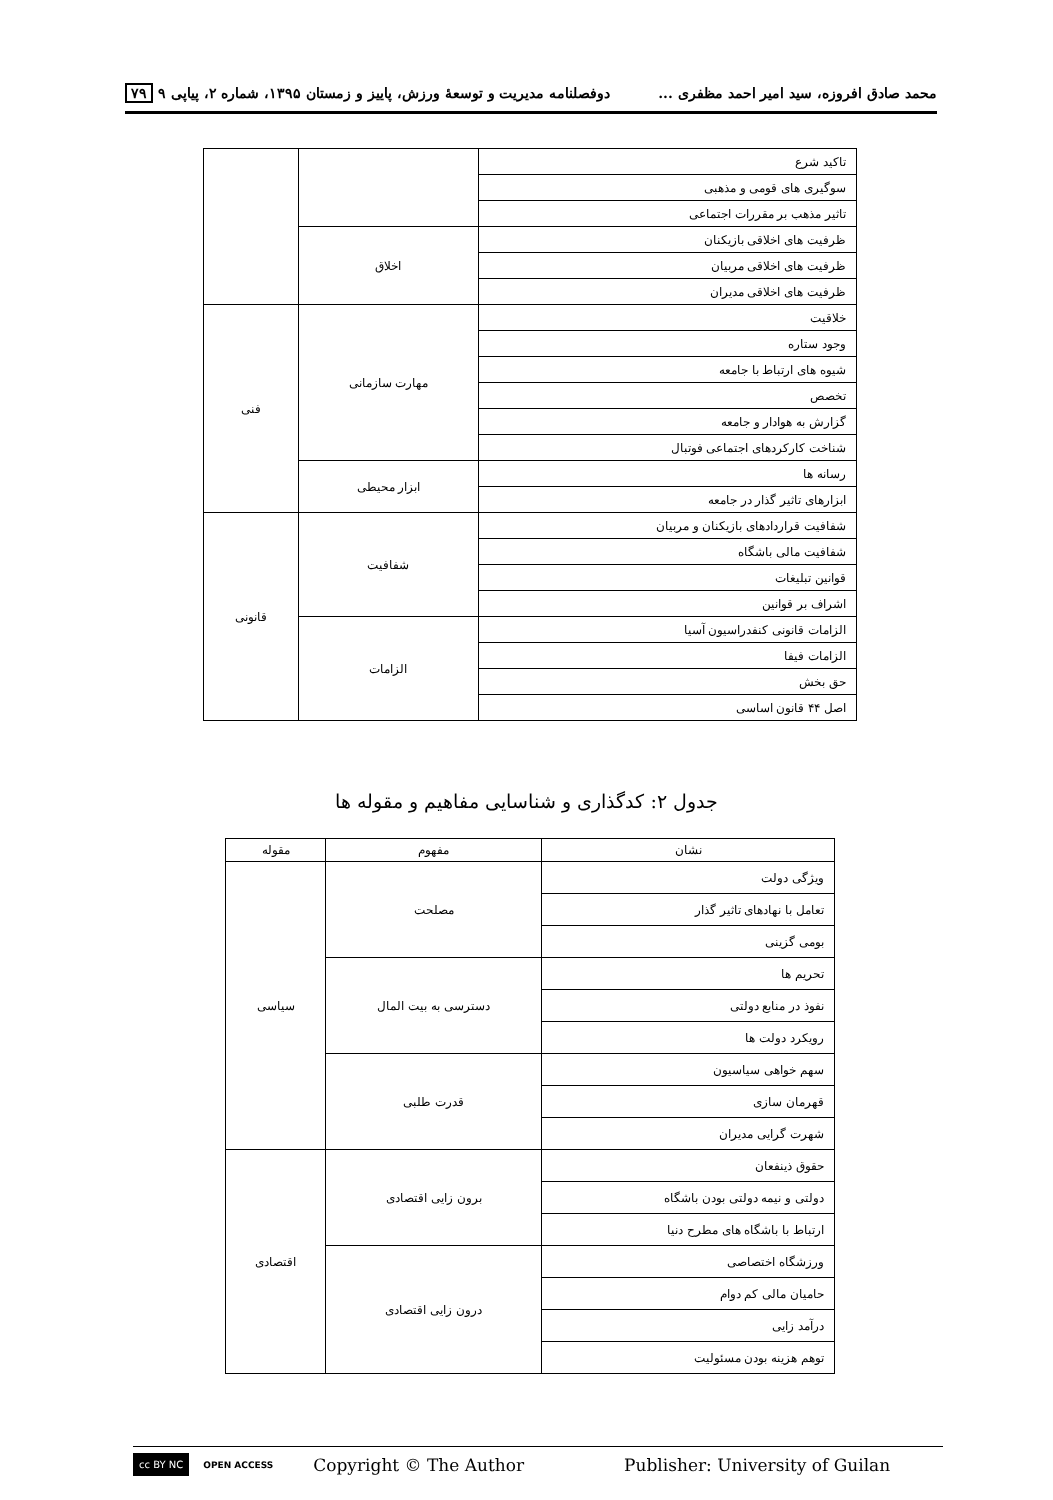محمد صادق افروزه، سید امیر احمد مظفری ... دوفصلنامه مدیریت و توسعهٔ ورزش، پاییز و زمستان ۱۳۹۵، شماره ۲، پیاپی ۹ ۷۹
| تاکید شرع | | |
| سوگیری های قومی و مذهبی | | |
| تاثیر مذهب بر مقررات اجتماعی | | |
| ظرفیت های اخلاقی بازیکنان | اخلاق | |
| ظرفیت های اخلاقی مربیان | | |
| ظرفیت های اخلاقی مدیران | | |
| خلاقیت | مهارت سازمانی | فنی |
| وجود ستاره | | |
| شیوه های ارتباط با جامعه | | |
| تخصص | | |
| گزارش به هوادار و جامعه | | |
| شناخت کارکردهای اجتماعی فوتبال | | |
| رسانه ها | ابزار محیطی | |
| ابزارهای تاثیر گذار در جامعه | | |
| شفافیت قراردادهای بازیکنان و مربیان | شفافیت | قانونی |
| شفافیت مالی باشگاه | | |
| قوانین تبلیغات | | |
| اشراف بر قوانین | | |
| الزامات قانونی کنفدراسیون آسیا | الزامات | |
| الزامات فیفا | | |
| حق بخش | | |
| اصل ۴۴ قانون اساسی | | |
جدول ۲: کدگذاری و شناسایی مفاهیم و مقوله ها
| نشان | مفهوم | مقوله |
| --- | --- | --- |
| ویژگی دولت | مصلحت | سیاسی |
| تعامل با نهادهای تاثیر گذار | | |
| بومی گزینی | | |
| تحریم ها | دسترسی به بیت المال | |
| نفوذ در منابع دولتی | | |
| رویکرد دولت ها | | |
| سهم خواهی سیاسیون | قدرت طلبی | |
| قهرمان سازی | | |
| شهرت گرایی مدیران | | |
| حقوق ذینفعان | برون زایی اقتصادی | اقتصادی |
| دولتی و نیمه دولتی بودن باشگاه | | |
| ارتباط با باشگاه های مطرح دنیا | | |
| ورزشگاه اختصاصی | درون زایی اقتصادی | |
| حامیان مالی کم دوام | | |
| درآمد زایی | | |
| توهم هزینه بودن مسئولیت | | |
cc BY NC OPEN ACCESS Copyright © The Author Publisher: University of Guilan